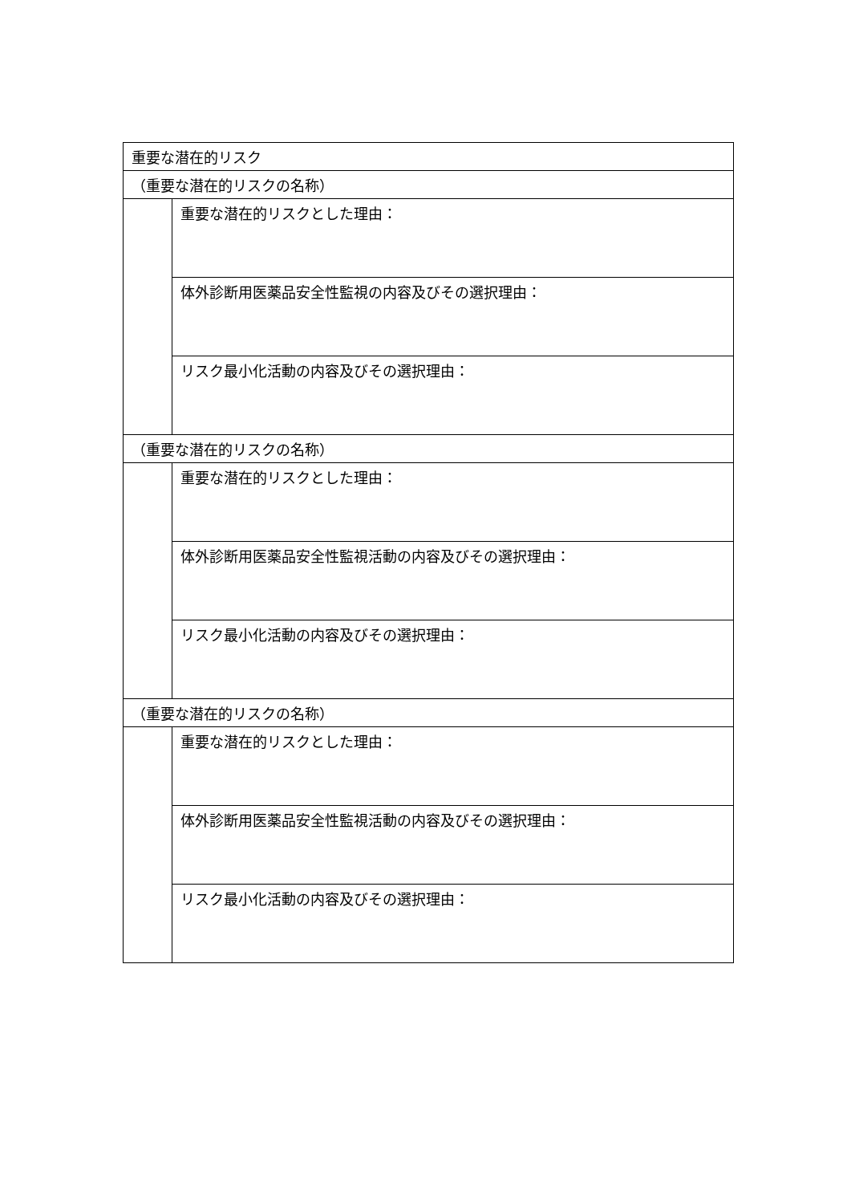| 重要な潜在的リスク | |
| （重要な潜在的リスクの名称） | |
| | 重要な潜在的リスクとした理由： |
| | 体外診断用医薬品安全性監視の内容及びその選択理由： |
| | リスク最小化活動の内容及びその選択理由： |
| （重要な潜在的リスクの名称） | |
| | 重要な潜在的リスクとした理由： |
| | 体外診断用医薬品安全性監視活動の内容及びその選択理由： |
| | リスク最小化活動の内容及びその選択理由： |
| （重要な潜在的リスクの名称） | |
| | 重要な潜在的リスクとした理由： |
| | 体外診断用医薬品安全性監視活動の内容及びその選択理由： |
| | リスク最小化活動の内容及びその選択理由： |